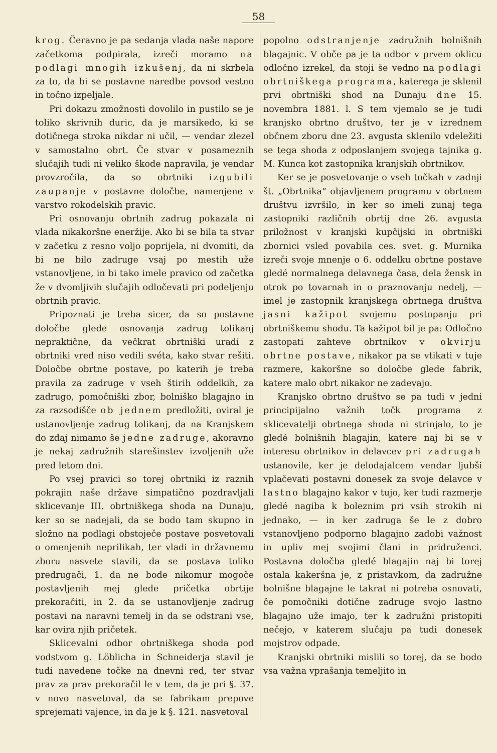58
krog. Čeravno je pa sedanja vlada naše napore začetkoma podpirala, izreči moramo na podlagi mnogih izkušenj, da ni skrbela za to, da bi se postavne naredbe povsod vestno in točno izpeljale.
Pri dokazu zmožnosti dovolilo in pustilo se je toliko skrivnih duric, da je marsikedo, ki se dotičnega stroka nikdar ni učil, — vendar zlezel v samostalno obrt. Če stvar v posameznih slučajih tudi ni veliko škode napravila, je vendar provzročila, da so obrtniki izgubili zaupanje v postavne določbe, namenjene v varstvo rokodelskih pravic.
Pri osnovanju obrtnih zadrug pokazala ni vlada nikakoršne eneržije. Ako bi se bila ta stvar v začetku z resno voljo poprijela, ni dvomiti, da bi ne bilo zadruge vsaj po mestih uže vstanovljene, in bi tako imele pravico od začetka že v dvomljivih slučajih odločevati pri podeljenju obrtnih pravic.
Pripoznati je treba sicer, da so postavne določbe glede osnovanja zadrug tolikanj nepraktične, da večkrat obrtniški uradi z obrtniki vred niso vedili svéta, kako stvar rešiti. Določbe obrtne postave, po katerih je treba pravila za zadruge v vseh štirih oddelkih, za zadrugo, pomočniški zbor, bolniško blagajno in za razsodišče ob jednem predložiti, oviral je ustanovljenje zadrug tolikanj, da na Kranjskem do zdaj nimamo še jedne zadruge, akoravno je nekaj zadružnih starešinstev izvoljenih uže pred letom dni.
Po vsej pravici so torej obrtniki iz raznih pokrajin naše države simpatično pozdravljali sklicevanje III. obrtniškega shoda na Dunaju, ker so se nadejali, da se bodo tam skupno in složno na podlagi obstoječe postave posvetovali o omenjenih neprilikah, ter vladi in državnemu zboru nasvete stavili, da se postava toliko predrugači, 1. da ne bode nikomur mogoče postavljenih mej glede pričetka obrtije prekoračiti, in 2. da se ustanovljenje zadrug postavi na naravni temelj in da se odstrani vse, kar ovira njih pričetek.
Sklicevalni odbor obrtniškega shoda pod vodstvom g. Löblicha in Schneiderja stavil je tudi navedene točke na dnevni red, ter stvar prav za prav prekoračil le v tem, da je pri §. 37. v novo nasvetoval, da se fabrikam prepove sprejemati vajence, in da je k §. 121. nasvetoval
popolno odstranjenje zadružnih bolnišnih blagajnic. V obče pa je ta odbor v prvem oklicu odločno izrekel, da stoji še vedno na podlagi obrtniškega programa, katerega je sklenil prvi obrtniški shod na Dunaju dne 15. novembra 1881. l. S tem vjemalo se je tudi kranjsko obrtno društvo, ter je v izrednem občnem zboru dne 23. avgusta sklenilo vdeležiti se tega shoda z odposlanjem svojega tajnika g. M. Kunca kot zastopnika kranjskih obrtnikov.
Ker se je posvetovanje o vseh točkah v zadnji št. „Obrtnika“ objavljenem programu v obrtnem društvu izvršilo, in ker so imeli zunaj tega zastopniki različnih obrtij dne 26. avgusta priložnost v kranjski kupčijski in obrtniški zbornici vsled povabila ces. svet. g. Murnika izreči svoje mnenje o 6. oddelku obrtne postave gledé normalnega delavnega časa, dela žensk in otrok po tovarnah in o praznovanju nedelj, — imel je zastopnik kranjskega obrtnega društva jasni kažipot svojemu postopanju pri obrtniškemu shodu. Ta kažipot bil je pa: Odločno zastopati zahteve obrtnikov v okvirju obrtne postave, nikakor pa se vtikati v tuje razmere, kakoršne so določbe glede fabrik, katere malo obrt nikakor ne zadevajo.
Kranjsko obrtno društvo se pa tudi v jedni principijalno važnih točk programa z sklicevatelji obrtnega shoda ni strinjalo, to je gledé bolnišnih blagajin, katere naj bi se v interesu obrtnikov in delavcev pri zadrugah ustanovile, ker je delodajalcem vendar ljubši vplačevati postavni donesek za svoje delavce v lastno blagajno kakor v tujo, ker tudi razmerje gledé nagiba k boleznim pri vsih strokih ni jednako, — in ker zadruga še le z dobro vstanovljeno podporno blagajno zadobi važnost in upliv mej svojimi člani in pridruženci. Postavna določba gledé blagajin naj bi torej ostala kakeršna je, z pristavkom, da zadružne bolnišne blagajne le takrat ni potreba osnovati, če pomočniki dotične zadruge svojo lastno blagajno uže imajo, ter k zadružni pristopiti nečejo, v katerem slučaju pa tudi donesek mojstrov odpade.
Kranjski obrtniki mislili so torej, da se bodo vsa važna vprašanja temeljito in